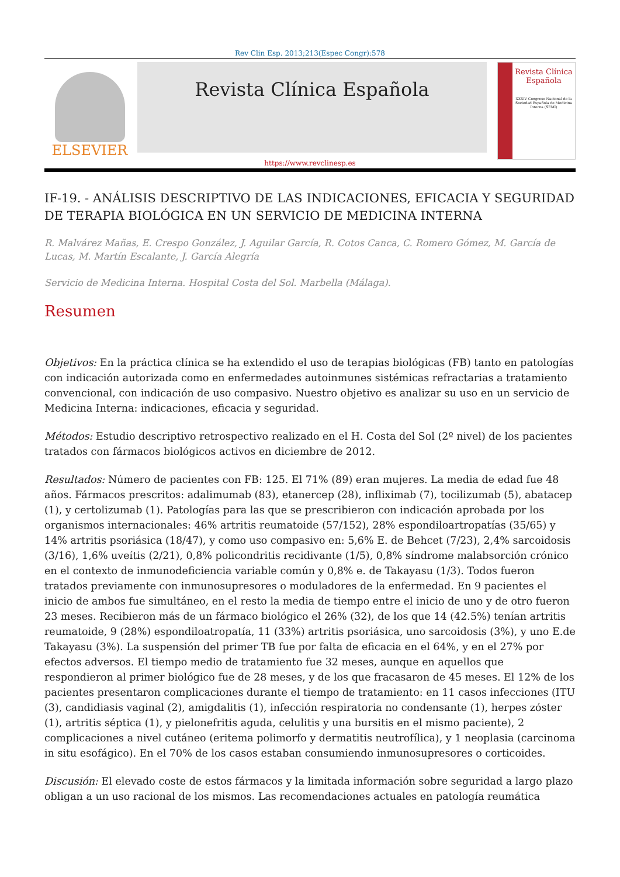Rev Clin Esp. 2013;213(Espec Congr):578
ELSEVIER
Revista Clínica Española
Revista Clínica
Española
XXXIV Congreso Nacional de la Sociedad Española de Medicina Interna (SEMI)
https://www.revclinesp.es
IF-19. - ANÁLISIS DESCRIPTIVO DE LAS INDICACIONES, EFICACIA Y SEGURIDAD DE TERAPIA BIOLÓGICA EN UN SERVICIO DE MEDICINA INTERNA
R. Malvárez Mañas, E. Crespo González, J. Aguilar García, R. Cotos Canca, C. Romero Gómez, M. García de Lucas, M. Martín Escalante, J. García Alegría
Servicio de Medicina Interna. Hospital Costa del Sol. Marbella (Málaga).
Resumen
Objetivos: En la práctica clínica se ha extendido el uso de terapias biológicas (FB) tanto en patologías con indicación autorizada como en enfermedades autoinmunes sistémicas refractarias a tratamiento convencional, con indicación de uso compasivo. Nuestro objetivo es analizar su uso en un servicio de Medicina Interna: indicaciones, eficacia y seguridad.
Métodos: Estudio descriptivo retrospectivo realizado en el H. Costa del Sol (2º nivel) de los pacientes tratados con fármacos biológicos activos en diciembre de 2012.
Resultados: Número de pacientes con FB: 125. El 71% (89) eran mujeres. La media de edad fue 48 años. Fármacos prescritos: adalimumab (83), etanercep (28), infliximab (7), tocilizumab (5), abatacep (1), y certolizumab (1). Patologías para las que se prescribieron con indicación aprobada por los organismos internacionales: 46% artritis reumatoide (57/152), 28% espondiloartropatías (35/65) y 14% artritis psoriásica (18/47), y como uso compasivo en: 5,6% E. de Behcet (7/23), 2,4% sarcoidosis (3/16), 1,6% uveítis (2/21), 0,8% policondritis recidivante (1/5), 0,8% síndrome malabsorción crónico en el contexto de inmunodeficiencia variable común y 0,8% e. de Takayasu (1/3). Todos fueron tratados previamente con inmunosupresores o moduladores de la enfermedad. En 9 pacientes el inicio de ambos fue simultáneo, en el resto la media de tiempo entre el inicio de uno y de otro fueron 23 meses. Recibieron más de un fármaco biológico el 26% (32), de los que 14 (42.5%) tenían artritis reumatoide, 9 (28%) espondiloatropatía, 11 (33%) artritis psoriásica, uno sarcoidosis (3%), y uno E.de Takayasu (3%). La suspensión del primer TB fue por falta de eficacia en el 64%, y en el 27% por efectos adversos. El tiempo medio de tratamiento fue 32 meses, aunque en aquellos que respondieron al primer biológico fue de 28 meses, y de los que fracasaron de 45 meses. El 12% de los pacientes presentaron complicaciones durante el tiempo de tratamiento: en 11 casos infecciones (ITU (3), candidiasis vaginal (2), amigdalitis (1), infección respiratoria no condensante (1), herpes zóster (1), artritis séptica (1), y pielonefritis aguda, celulitis y una bursitis en el mismo paciente), 2 complicaciones a nivel cutáneo (eritema polimorfo y dermatitis neutrofílica), y 1 neoplasia (carcinoma in situ esofágico). En el 70% de los casos estaban consumiendo inmunosupresores o corticoides.
Discusión: El elevado coste de estos fármacos y la limitada información sobre seguridad a largo plazo obligan a un uso racional de los mismos. Las recomendaciones actuales en patología reumática